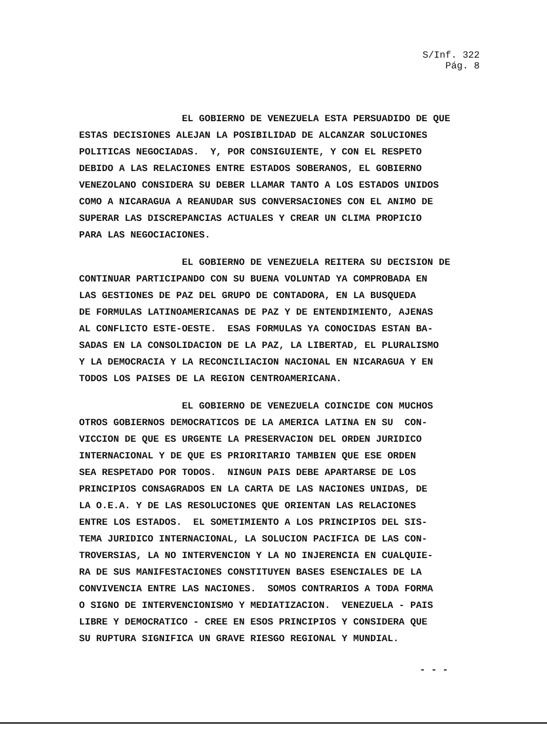S/Inf. 322
Pág. 8
EL GOBIERNO DE VENEZUELA ESTA PERSUADIDO DE QUE ESTAS DECISIONES ALEJAN LA POSIBILIDAD DE ALCANZAR SOLUCIONES POLITICAS NEGOCIADAS. Y, POR CONSIGUIENTE, Y CON EL RESPETO DEBIDO A LAS RELACIONES ENTRE ESTADOS SOBERANOS, EL GOBIERNO VENEZOLANO CONSIDERA SU DEBER LLAMAR TANTO A LOS ESTADOS UNIDOS COMO A NICARAGUA A REANUDAR SUS CONVERSACIONES CON EL ANIMO DE SUPERAR LAS DISCREPANCIAS ACTUALES Y CREAR UN CLIMA PROPICIO PARA LAS NEGOCIACIONES.
EL GOBIERNO DE VENEZUELA REITERA SU DECISION DE CONTINUAR PARTICIPANDO CON SU BUENA VOLUNTAD YA COMPROBADA EN LAS GESTIONES DE PAZ DEL GRUPO DE CONTADORA, EN LA BUSQUEDA DE FORMULAS LATINOAMERICANAS DE PAZ Y DE ENTENDIMIENTO, AJENAS AL CONFLICTO ESTE-OESTE. ESAS FORMULAS YA CONOCIDAS ESTAN BA- SADAS EN LA CONSOLIDACION DE LA PAZ, LA LIBERTAD, EL PLURALISMO Y LA DEMOCRACIA Y LA RECONCILIACION NACIONAL EN NICARAGUA Y EN TODOS LOS PAISES DE LA REGION CENTROAMERICANA.
EL GOBIERNO DE VENEZUELA COINCIDE CON MUCHOS OTROS GOBIERNOS DEMOCRATICOS DE LA AMERICA LATINA EN SU CON- VICCION DE QUE ES URGENTE LA PRESERVACION DEL ORDEN JURIDICO INTERNACIONAL Y DE QUE ES PRIORITARIO TAMBIEN QUE ESE ORDEN SEA RESPETADO POR TODOS. NINGUN PAIS DEBE APARTARSE DE LOS PRINCIPIOS CONSAGRADOS EN LA CARTA DE LAS NACIONES UNIDAS, DE LA O.E.A. Y DE LAS RESOLUCIONES QUE ORIENTAN LAS RELACIONES ENTRE LOS ESTADOS. EL SOMETIMIENTO A LOS PRINCIPIOS DEL SIS- TEMA JURIDICO INTERNACIONAL, LA SOLUCION PACIFICA DE LAS CON- TROVERSIAS, LA NO INTERVENCION Y LA NO INJERENCIA EN CUALQUIE- RA DE SUS MANIFESTACIONES CONSTITUYEN BASES ESENCIALES DE LA CONVIVENCIA ENTRE LAS NACIONES. SOMOS CONTRARIOS A TODA FORMA O SIGNO DE INTERVENCIONISMO Y MEDIATIZACION. VENEZUELA - PAIS LIBRE Y DEMOCRATICO - CREE EN ESOS PRINCIPIOS Y CONSIDERA QUE SU RUPTURA SIGNIFICA UN GRAVE RIESGO REGIONAL Y MUNDIAL.
- - -